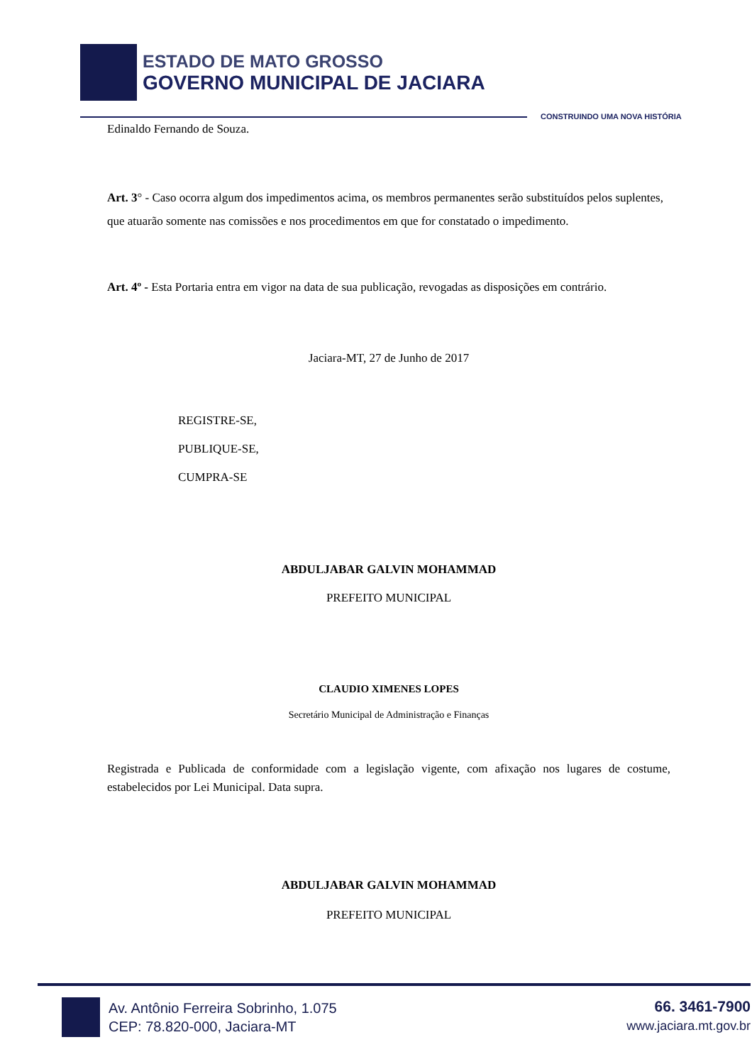ESTADO DE MATO GROSSO
GOVERNO MUNICIPAL DE JACIARA
CONSTRUINDO UMA NOVA HISTÓRIA
Edinaldo Fernando de Souza.
Art. 3° - Caso ocorra algum dos impedimentos acima, os membros permanentes serão substituídos pelos suplentes, que atuarão somente nas comissões e nos procedimentos em que for constatado o impedimento.
Art. 4º - Esta Portaria entra em vigor na data de sua publicação, revogadas as disposições em contrário.
Jaciara-MT, 27 de Junho de 2017
REGISTRE-SE,
PUBLIQUE-SE,
CUMPRA-SE
ABDULJABAR GALVIN MOHAMMAD
PREFEITO MUNICIPAL
CLAUDIO XIMENES LOPES
Secretário Municipal de Administração e Finanças
Registrada e Publicada de conformidade com a legislação vigente, com afixação nos lugares de costume, estabelecidos por Lei Municipal. Data supra.
ABDULJABAR GALVIN MOHAMMAD
PREFEITO MUNICIPAL
Av. Antônio Ferreira Sobrinho, 1.075
CEP: 78.820-000, Jaciara-MT
66. 3461-7900
www.jaciara.mt.gov.br